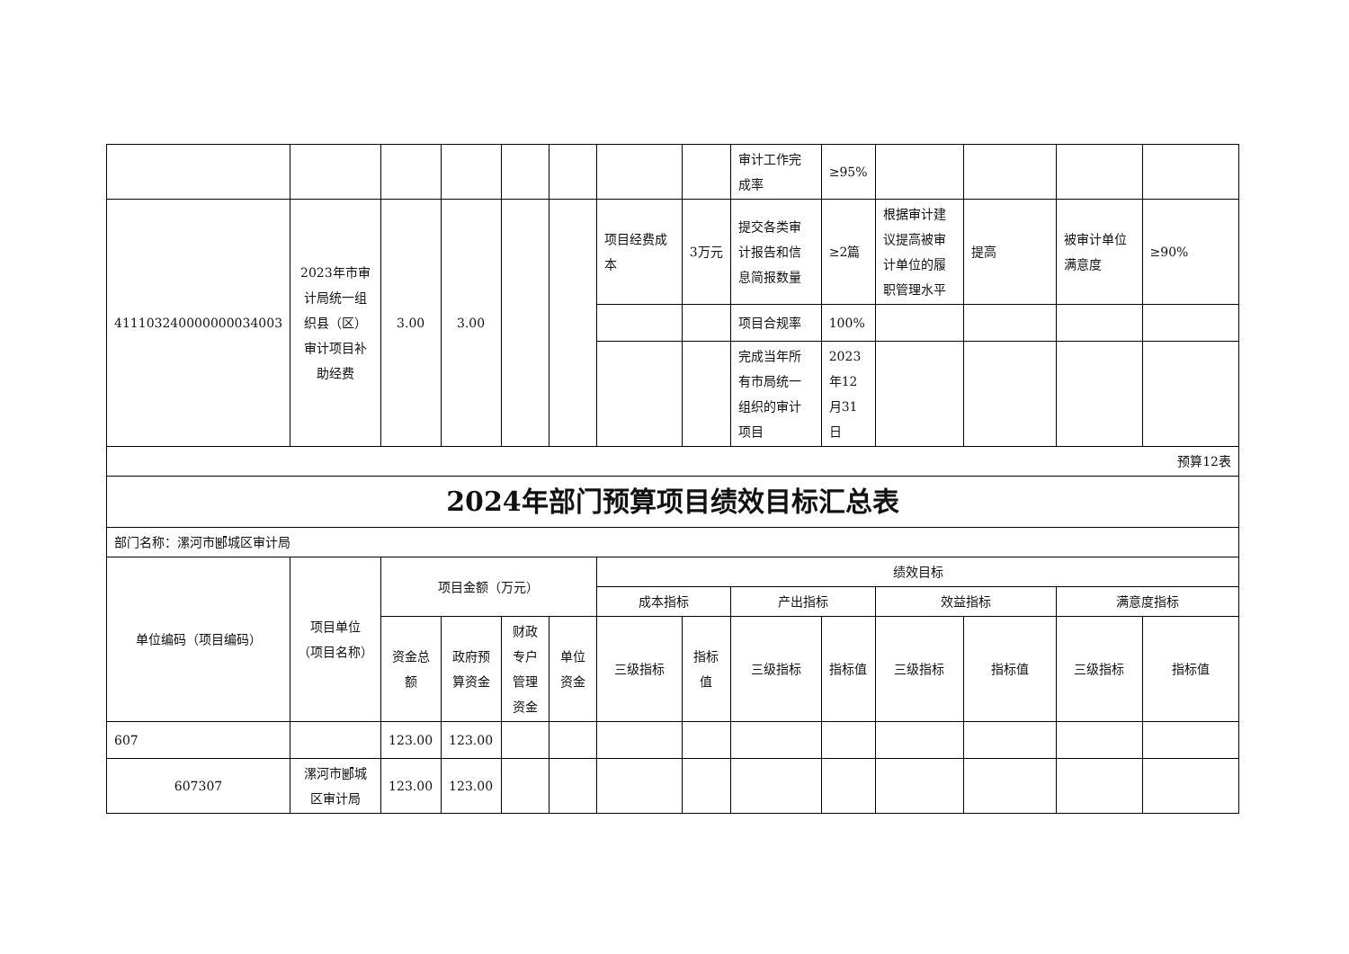| | | | | | | | | 审计工作完成率 | ≥95% | | | | |
| 411103240000000034003 | 2023年市审计局统一组织县（区）审计项目补助经费 | 3.00 | 3.00 | | | 项目经费成本 | 3万元 | 提交各类审计报告和信息简报数量 | ≥2篇 | 根据审计建议提高被审计单位的履职管理水平 | 提高 | 被审计单位满意度 | ≥90% |
| | | | | | | | | 项目合规率 | 100% | | | | |
| | | | | | | | | 完成当年所有市局统一组织的审计项目 | 2023年12月31日 | | | | |
| 预算12表 | | | | | | | | | | | | | |
| 2024年部门预算项目绩效目标汇总表 | | | | | | | | | | | | | |
| 部门名称：漯河市郾城区审计局 | | | | | | | | | | | | | |
| 单位编码（项目编码） | 项目单位（项目名称） | 项目金额（万元） | | | | 绩效目标 | | | | | | | |
| | | | | | | 成本指标 | | 产出指标 | | 效益指标 | | 满意度指标 | |
| | | 资金总额 | 政府预算资金 | 财政专户管理资金 | 单位资金 | 三级指标 | 指标值 | 三级指标 | 指标值 | 三级指标 | 指标值 | 三级指标 | 指标值 |
| 607 | | 123.00 | 123.00 | | | | | | | | | | |
| 607307 | 漯河市郾城区审计局 | 123.00 | 123.00 | | | | | | | | | | |